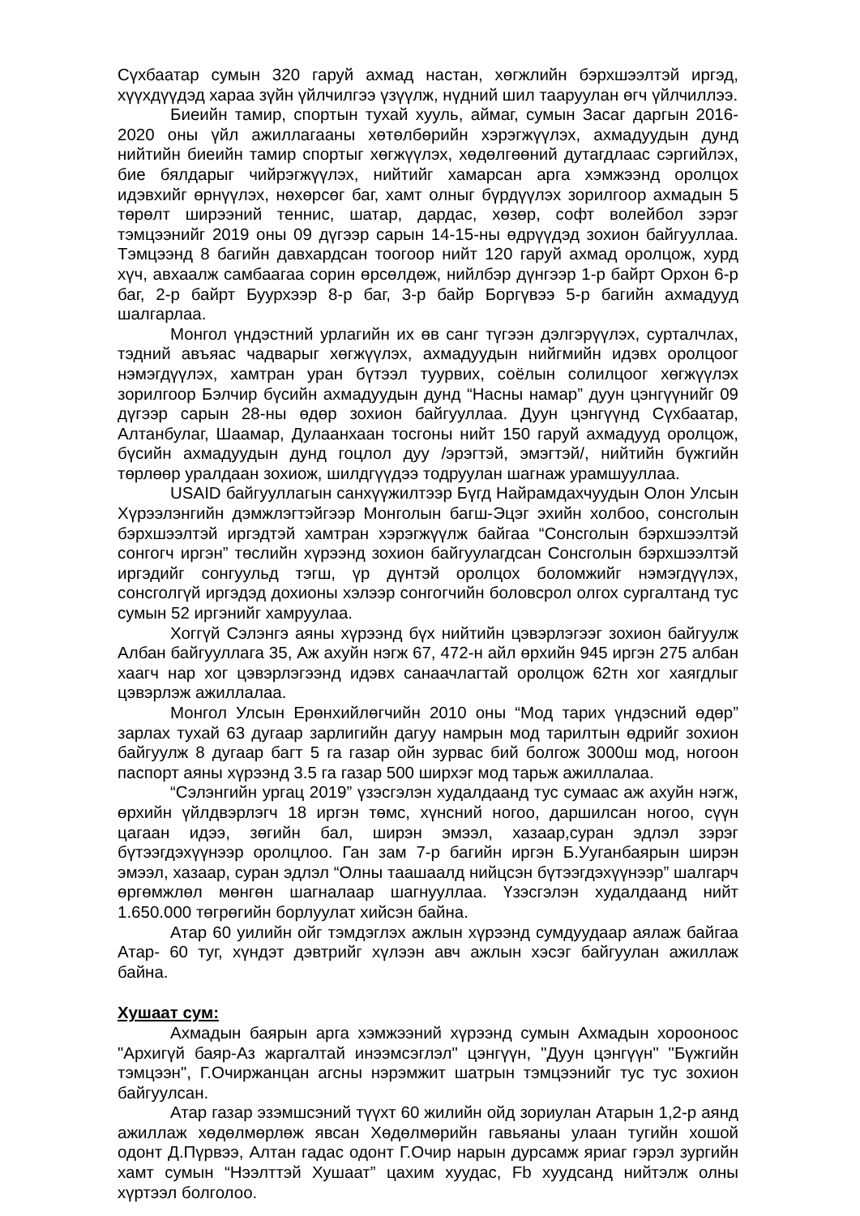Сүхбаатар сумын 320 гаруй ахмад настан, хөгжлийн бэрхшээлтэй иргэд, хүүхдүүдэд хараа зүйн үйлчилгээ үзүүлж, нүдний шил тааруулан өгч үйлчиллээ.
Биеийн тамир, спортын тухай хууль, аймаг, сумын Засаг даргын 2016-2020 оны үйл ажиллагааны хөтөлбөрийн хэрэгжүүлэх, ахмадуудын дунд нийтийн биеийн тамир спортыг хөгжүүлэх, хөдөлгөөний дутагдлаас сэргийлэх, бие бялдарыг чийрэгжүүлэх, нийтийг хамарсан арга хэмжээнд оролцох идэвхийг өрнүүлэх, нөхөрсөг баг, хамт олныг бүрдүүлэх зорилгоор ахмадын 5 төрөлт ширээний теннис, шатар, дардас, хөзөр, софт волейбол зэрэг тэмцээнийг 2019 оны 09 дүгээр сарын 14-15-ны өдрүүдэд зохион байгууллаа. Тэмцээнд 8 багийн давхардсан тоогоор нийт 120 гаруй ахмад оролцож, хурд хүч, авхаалж самбаагаа сорин өрсөлдөж, нийлбэр дүнгээр 1-р байрт Орхон 6-р баг, 2-р байрт Буурхээр 8-р баг, 3-р байр Боргүвээ 5-р багийн ахмадууд шалгарлаа.
Монгол үндэстний урлагийн их өв санг түгээн дэлгэрүүлэх, сурталчлах, тэдний авъяас чадварыг хөгжүүлэх, ахмадуудын нийгмийн идэвх оролцоог нэмэгдүүлэх, хамтран уран бүтээл туурвих, соёлын солилцоог хөгжүүлэх зорилгоор Бэлчир бүсийн ахмадуудын дунд “Насны намар” дуун цэнгүүнийг 09 дүгээр сарын 28-ны өдөр зохион байгууллаа. Дуун цэнгүүнд Сүхбаатар, Алтанбулаг, Шаамар, Дулаанхаан тосгоны нийт 150 гаруй ахмадууд оролцож, бүсийн ахмадуудын дунд гоцлол дуу /эрэгтэй, эмэгтэй/, нийтийн бүжгийн төрлөөр уралдаан зохиож, шилдгүүдээ тодруулан шагнаж урамшууллаа.
USAID байгууллагын санхүүжилтээр Бүгд Найрамдахчуудын Олон Улсын Хүрээлэнгийн дэмжлэгтэйгээр Монголын багш-Эцэг эхийн холбоо, сонсголын бэрхшээлтэй иргэдтэй хамтран хэрэгжүүлж байгаа “Сонсголын бэрхшээлтэй сонгогч иргэн” төслийн хүрээнд зохион байгуулагдсан Сонсголын бэрхшээлтэй иргэдийг сонгуульд тэгш, үр дүнтэй оролцох боломжийг нэмэгдүүлэх, сонсголгүй иргэдэд дохионы хэлээр сонгогчийн боловсрол олгох сургалтанд тус сумын 52 иргэнийг хамруулаа.
Хоггүй Сэлэнгэ аяны хүрээнд бүх нийтийн цэвэрлэгээг зохион байгуулж Албан байгууллага 35, Аж ахуйн нэгж 67, 472-н айл өрхийн 945 иргэн 275 албан хаагч нар хог цэвэрлэгээнд идэвх санаачлагтай оролцож 62тн хог хаягдлыг цэвэрлэж ажиллалаа.
Монгол Улсын Ерөнхийлөгчийн 2010 оны “Мод тарих үндэсний өдөр” зарлах тухай 63 дугаар зарлигийн дагуу намрын мод тарилтын өдрийг зохион байгуулж 8 дугаар багт 5 га газар ойн зурвас бий болгож 3000ш мод, ногоон паспорт аяны хүрээнд 3.5 га газар 500 ширхэг мод тарьж ажиллалаа.
“Сэлэнгийн ургац 2019” үзэсгэлэн худалдаанд тус сумаас аж ахуйн нэгж, өрхийн үйлдвэрлэгч 18 иргэн төмс, хүнсний ногоо, даршилсан ногоо, сүүн цагаан идээ, зөгийн бал, ширэн эмээл, хазаар,суран эдлэл зэрэг бүтээгдэхүүнээр оролцлоо. Ган зам 7-р багийн иргэн Б.Ууганбаярын ширэн эмээл, хазаар, суран эдлэл “Олны таашаалд нийцсэн бүтээгдэхүүнээр” шалгарч өргөмжлөл мөнгөн шагналаар шагнууллаа. Үзэсгэлэн худалдаанд нийт 1.650.000 төгрөгийн борлуулат хийсэн байна.
Атар 60 уилийн ойг тэмдэглэх ажлын хүрээнд сумдуудаар аялаж байгаа Атар- 60 туг, хүндэт дэвтрийг хүлээн авч ажлын хэсэг байгуулан ажиллаж байна.
Хушаат сум:
Ахмадын баярын арга хэмжээний хүрээнд сумын Ахмадын хорооноос "Архигүй баяр-Аз жаргалтай инээмсэглэл" цэнгүүн, "Дуун цэнгүүн" "Бүжгийн тэмцээн", Г.Очиржанцан агсны нэрэмжит шатрын тэмцээнийг тус тус зохион байгуулсан.
Атар газар эзэмшсэний түүхт 60 жилийн ойд зориулан Атарын 1,2-р аянд ажиллаж хөдөлмөрлөж явсан Хөдөлмөрийн гавьяаны улаан тугийн хошой одонт Д.Пүрвээ, Алтан гадас одонт Г.Очир нарын дурсамж яриаг гэрэл зургийн хамт сумын “Нээлттэй Хушаат” цахим хуудас, Fb хуудсанд нийтэлж олны хүртээл болголоо.